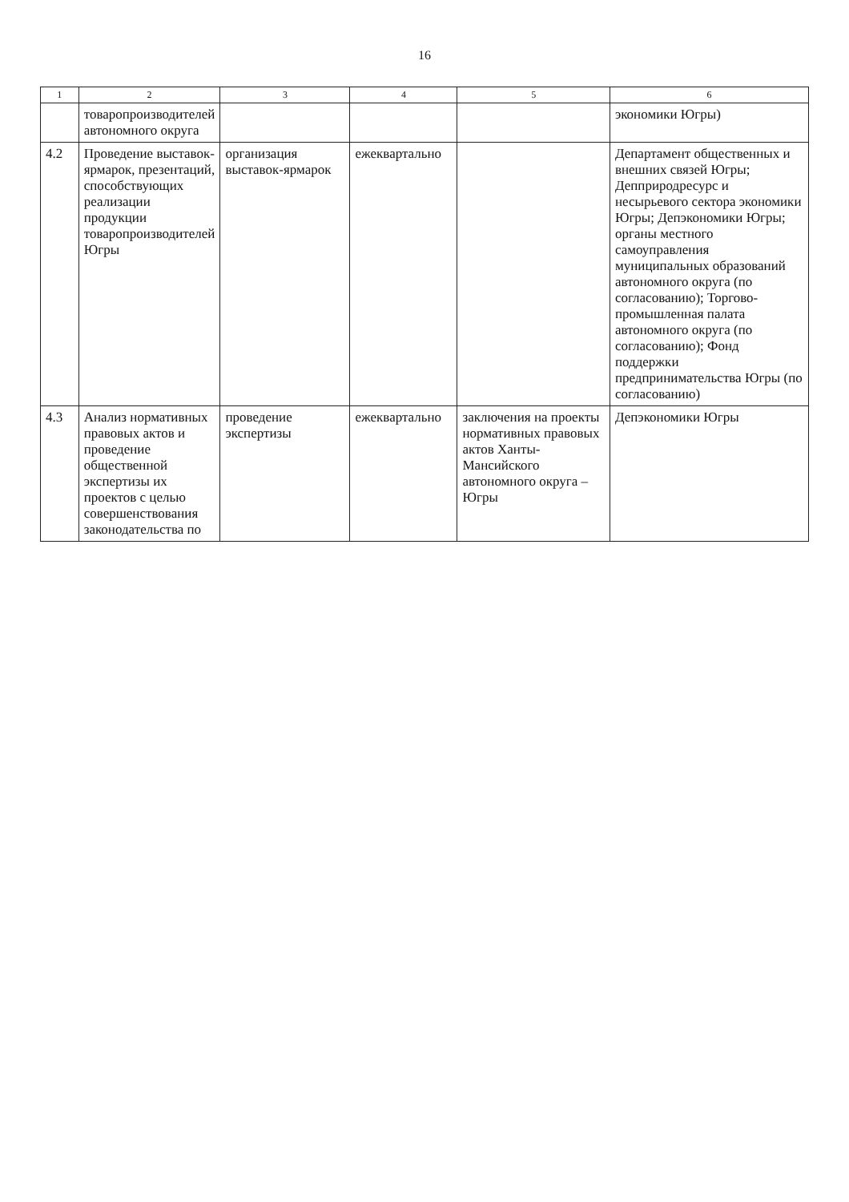16
| 1 | 2 | 3 | 4 | 5 | 6 |
| --- | --- | --- | --- | --- | --- |
| | товаропроизводителей автономного округа | | | | экономики Югры) |
| 4.2 | Проведение выставок-ярмарок, презентаций, способствующих реализации продукции товаропроизводителей Югры | организация выставок-ярмарок | ежеквартально | | Департамент общественных и внешних связей Югры; Депприродресурс и несырьевого сектора экономики Югры; Депэкономики Югры; органы местного самоуправления муниципальных образований автономного округа (по согласованию); Торгово-промышленная палата автономного округа (по согласованию); Фонд поддержки предпринимательства Югры (по согласованию) |
| 4.3 | Анализ нормативных правовых актов и проведение общественной экспертизы их проектов с целью совершенствования законодательства по | проведение экспертизы | ежеквартально | заключения на проекты нормативных правовых актов Ханты-Мансийского автономного округа – Югры | Депэкономики Югры |